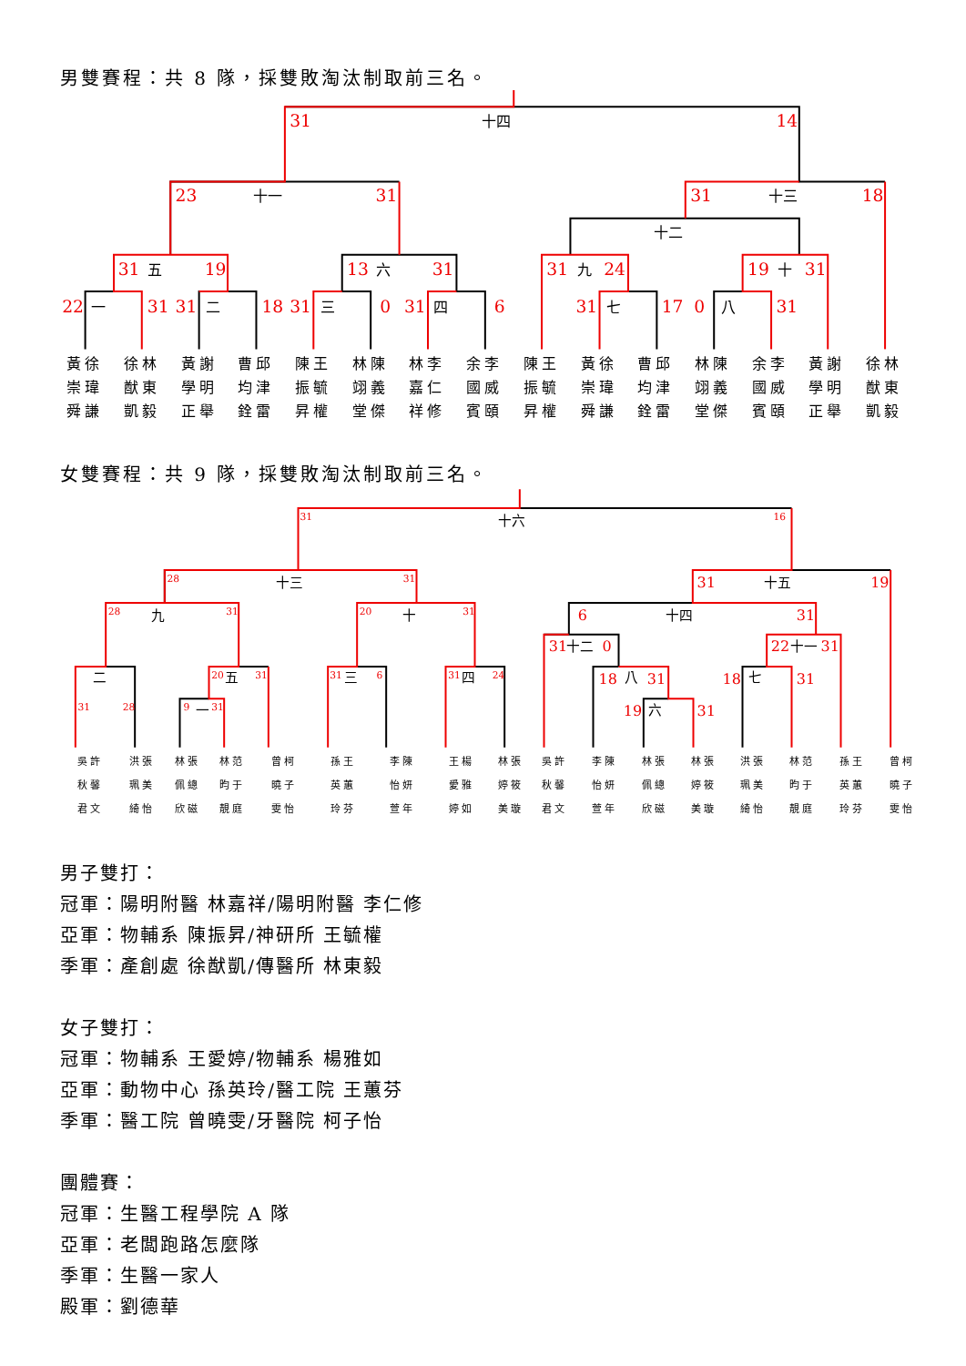男雙賽程：共 8 隊，採雙敗淘汰制取前三名。
31
14
23
31
31
18
31
19
13
31
31
24
19
31
22
31
31
18
31
0
31
6
31
17
0
31
十四
十一
十三
十二
五
六
九
十
一
二
三
四
七
八
| 黃徐 崇瑋 舜謙 | 徐林 猷東 凱毅 | 黃謝 學明 正舉 | 曹邱 均津 銓雷 | 陳王 振毓 昇權 | 林陳 翊義 堂傑 | 林李 嘉仁 祥修 | 余李 國威 賓頤 | 陳王 振毓 昇權 | 黃徐 崇瑋 舜謙 | 曹邱 均津 銓雷 | 林陳 翊義 堂傑 | 余李 國威 賓頤 | 黃謝 學明 正舉 | 徐林 猷東 凱毅 |
女雙賽程：共 9 隊，採雙敗淘汰制取前三名。
31
16
28
31
28
31
20
31
20
31
31
6
31
24
31
28
9
31
31
19
6
31
31
0
22
31
18
31
18
31
19
31
十六
十三
十五
九
十
十四
十二
十一
二
五
三
四
八
七
一
六
| 吳許 秋馨 君文 | 洪張 珮美 綺怡 | 林張 佩總 欣磁 | 林范 昀于 靚庭 | 曾柯 曉子 雯怡 | 孫王 英蕙 玲芬 | 李陳 怡妍 萱年 | 王楊 愛雅 婷如 | 林張 婷筱 美璇 | 吳許 秋馨 君文 | 李陳 怡妍 萱年 | 林張 佩總 欣磁 | 林張 婷筱 美璇 | 洪張 珮美 綺怡 | 林范 昀于 靚庭 | 孫王 英蕙 玲芬 | 曾柯 曉子 雯怡 |
男子雙打：
冠軍：陽明附醫 林嘉祥/陽明附醫 李仁修
亞軍：物輔系 陳振昇/神研所 王毓權
季軍：產創處 徐猷凱/傳醫所 林東毅
女子雙打：
冠軍：物輔系 王愛婷/物輔系 楊雅如
亞軍：動物中心 孫英玲/醫工院 王蕙芬
季軍：醫工院 曾曉雯/牙醫院 柯子怡
團體賽：
冠軍：生醫工程學院 A 隊
亞軍：老闆跑路怎麼隊
季軍：生醫一家人
殿軍：劉德華